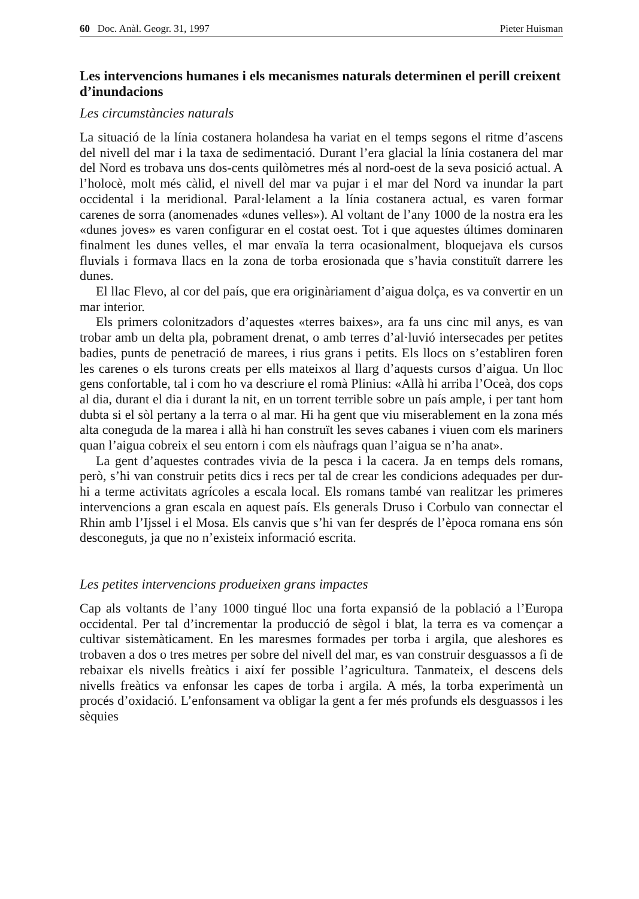60 Doc. Anàl. Geogr. 31, 1997 Pieter Huisman
Les intervencions humanes i els mecanismes naturals determinen el perill creixent d’inundacions
Les circumstàncies naturals
La situació de la línia costanera holandesa ha variat en el temps segons el ritme d’ascens del nivell del mar i la taxa de sedimentació. Durant l’era glacial la línia costanera del mar del Nord es trobava uns dos-cents quilòmetres més al nord-oest de la seva posició actual. A l’holocè, molt més càlid, el nivell del mar va pujar i el mar del Nord va inundar la part occidental i la meridional. Paral·lelament a la línia costanera actual, es varen formar carenes de sorra (anomenades «dunes velles»). Al voltant de l’any 1000 de la nostra era les «dunes joves» es varen configurar en el costat oest. Tot i que aquestes últimes dominaren finalment les dunes velles, el mar envaïa la terra ocasionalment, bloquejava els cursos fluvials i formava llacs en la zona de torba erosionada que s’havia constituït darrere les dunes.
El llac Flevo, al cor del país, que era originàriament d’aigua dolça, es va convertir en un mar interior.
Els primers colonitzadors d’aquestes «terres baixes», ara fa uns cinc mil anys, es van trobar amb un delta pla, pobrament drenat, o amb terres d’al·luvió intersecades per petites badies, punts de penetració de marees, i rius grans i petits. Els llocs on s’establiren foren les carenes o els turons creats per ells mateixos al llarg d’aquests cursos d’aigua. Un lloc gens confortable, tal i com ho va descriure el romà Plinius: «Allà hi arriba l’Oceà, dos cops al dia, durant el dia i durant la nit, en un torrent terrible sobre un país ample, i per tant hom dubta si el sòl pertany a la terra o al mar. Hi ha gent que viu miserablement en la zona més alta coneguda de la marea i allà hi han construït les seves cabanes i viuen com els mariners quan l’aigua cobreix el seu entorn i com els nàufrags quan l’aigua se n’ha anat».
La gent d’aquestes contrades vivia de la pesca i la cacera. Ja en temps dels romans, però, s’hi van construir petits dics i recs per tal de crear les condicions adequades per dur-hi a terme activitats agrícoles a escala local. Els romans també van realitzar les primeres intervencions a gran escala en aquest país. Els generals Druso i Corbulo van connectar el Rhin amb l’Ijssel i el Mosa. Els canvis que s’hi van fer després de l’època romana ens són desconeguts, ja que no n’existeix informació escrita.
Les petites intervencions produeixen grans impactes
Cap als voltants de l’any 1000 tingué lloc una forta expansió de la població a l’Europa occidental. Per tal d’incrementar la producció de sègol i blat, la terra es va començar a cultivar sistemàticament. En les maresmes formades per torba i argila, que aleshores es trobaven a dos o tres metres per sobre del nivell del mar, es van construir desguassos a fi de rebaixar els nivells freàtics i així fer possible l’agricultura. Tanmateix, el descens dels nivells freàtics va enfonsar les capes de torba i argila. A més, la torba experimentà un procés d’oxidació. L’enfonsament va obligar la gent a fer més profunds els desguassos i les sèquies